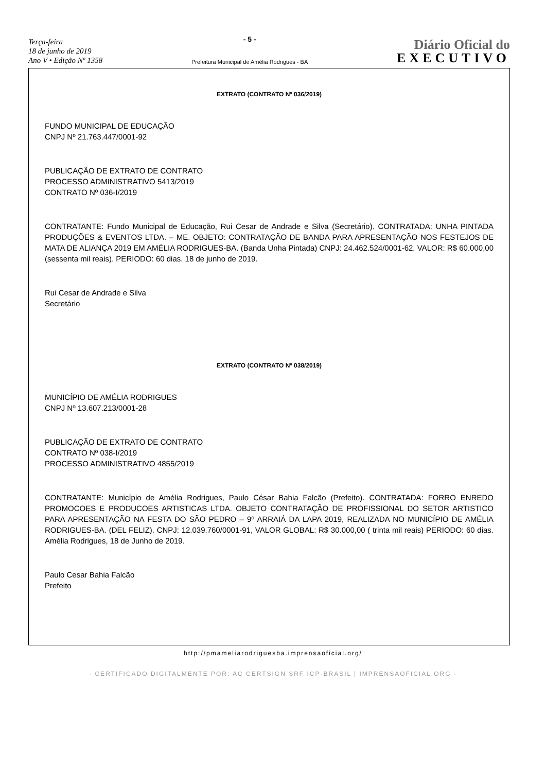Terça-feira
18 de junho de 2019
Ano V • Edição Nº 1358
- 5 -
Prefeitura Municipal de Amélia Rodrigues - BA
Diário Oficial do
EXECUTIVO
EXTRATO (CONTRATO Nº 036/2019)
FUNDO MUNICIPAL DE EDUCAÇÃO
CNPJ Nº 21.763.447/0001-92
PUBLICAÇÃO DE EXTRATO DE CONTRATO
PROCESSO ADMINISTRATIVO 5413/2019
CONTRATO Nº 036-I/2019
CONTRATANTE: Fundo Municipal de Educação, Rui Cesar de Andrade e Silva (Secretário). CONTRATADA: UNHA PINTADA PRODUÇÕES & EVENTOS LTDA. – ME. OBJETO: CONTRATAÇÃO DE BANDA PARA APRESENTAÇÃO NOS FESTEJOS DE MATA DE ALIANÇA 2019 EM AMÉLIA RODRIGUES-BA. (Banda Unha Pintada) CNPJ: 24.462.524/0001-62. VALOR: R$ 60.000,00 (sessenta mil reais). PERIODO: 60 dias. 18 de junho de 2019.
Rui Cesar de Andrade e Silva
Secretário
EXTRATO (CONTRATO Nº 038/2019)
MUNICÍPIO DE AMÉLIA RODRIGUES
CNPJ Nº 13.607.213/0001-28
PUBLICAÇÃO DE EXTRATO DE CONTRATO
CONTRATO Nº 038-I/2019
PROCESSO ADMINISTRATIVO 4855/2019
CONTRATANTE: Município de Amélia Rodrigues, Paulo César Bahia Falcão (Prefeito). CONTRATADA: FORRO ENREDO PROMOCOES E PRODUCOES ARTISTICAS LTDA. OBJETO CONTRATAÇÃO DE PROFISSIONAL DO SETOR ARTISTICO PARA APRESENTAÇÃO NA FESTA DO SÃO PEDRO – 9º ARRAIÁ DA LAPA 2019, REALIZADA NO MUNICÍPIO DE AMÉLIA RODRIGUES-BA. (DEL FELIZ). CNPJ: 12.039.760/0001-91, VALOR GLOBAL: R$ 30.000,00 ( trinta mil reais) PERIODO: 60 dias. Amélia Rodrigues, 18 de Junho de 2019.
Paulo Cesar Bahia Falcão
Prefeito
http://pmameliarodriguesba.imprensaoficial.org/
- CERTIFICADO DIGITALMENTE POR: AC CERTSIGN SRF ICP-BRASIL | IMPRENSAOFICIAL.ORG -